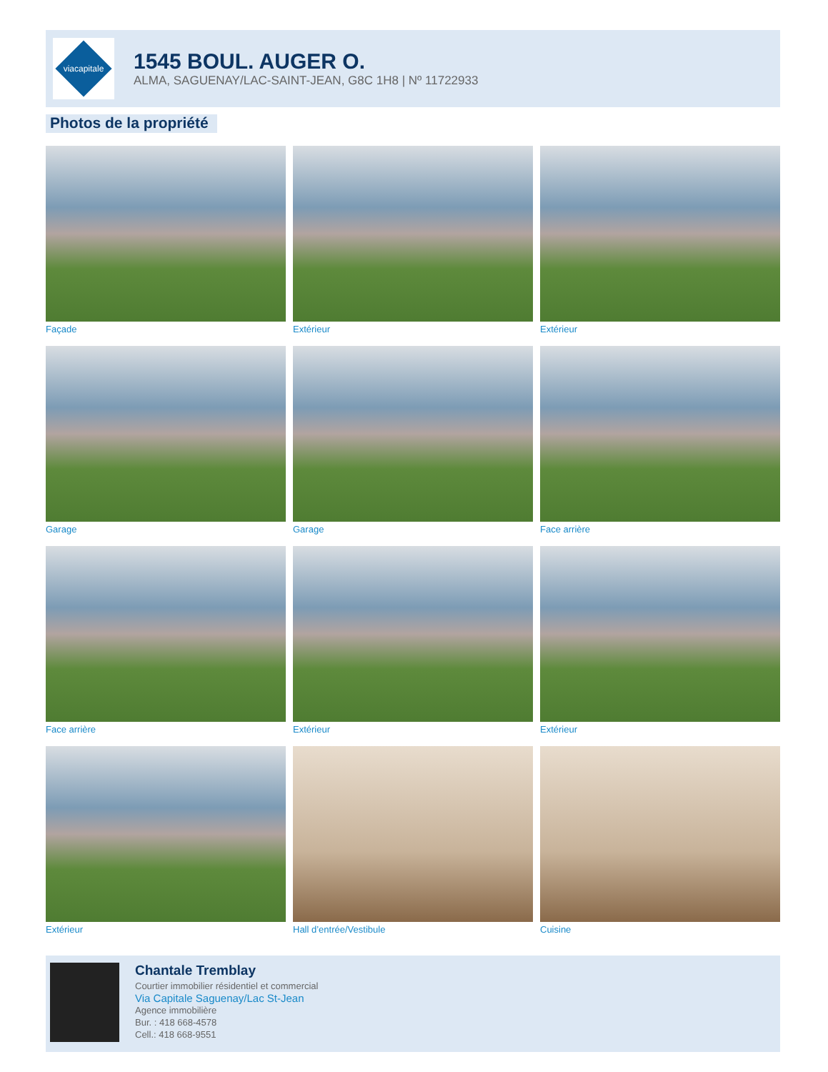viacapitale
1545 BOUL. AUGER O.
ALMA, SAGUENAY/LAC-SAINT-JEAN, G8C 1H8 | Nº 11722933
Photos de la propriété
Façade
Extérieur
Extérieur
Garage
Garage
Face arrière
Face arrière
Extérieur
Extérieur
Extérieur
Hall d’entrée/Vestibule
Cuisine
Chantale Tremblay
Courtier immobilier résidentiel et commercial
Via Capitale Saguenay/Lac St-Jean
Agence immobilière
Bur. : 418 668-4578
Cell.: 418 668-9551